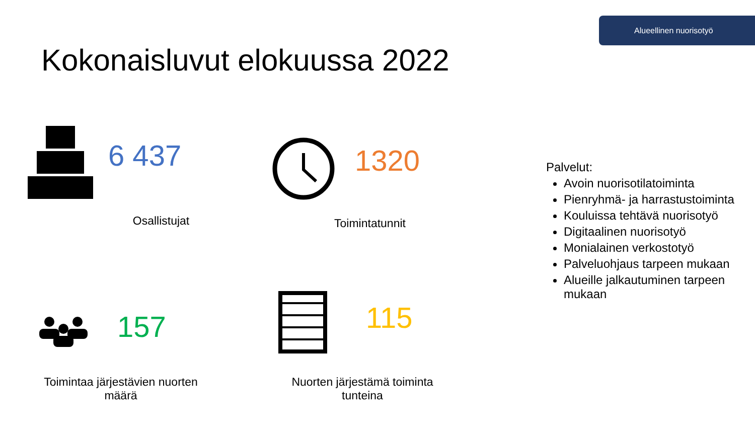Alueellinen nuorisotyö
Kokonaisluvut elokuussa 2022
6 437
Osallistujat
1320
Toimintatunnit
157
Toimintaa järjestävien nuorten määrä
115
Nuorten järjestämä toiminta tunteina
Palvelut:
Avoin nuorisotilatoiminta
Pienryhmä- ja harrastustoiminta
Kouluissa tehtävä nuorisotyö
Digitaalinen nuorisotyö
Monialainen verkostotyö
Palveluohjaus tarpeen mukaan
Alueille jalkautuminen tarpeen mukaan